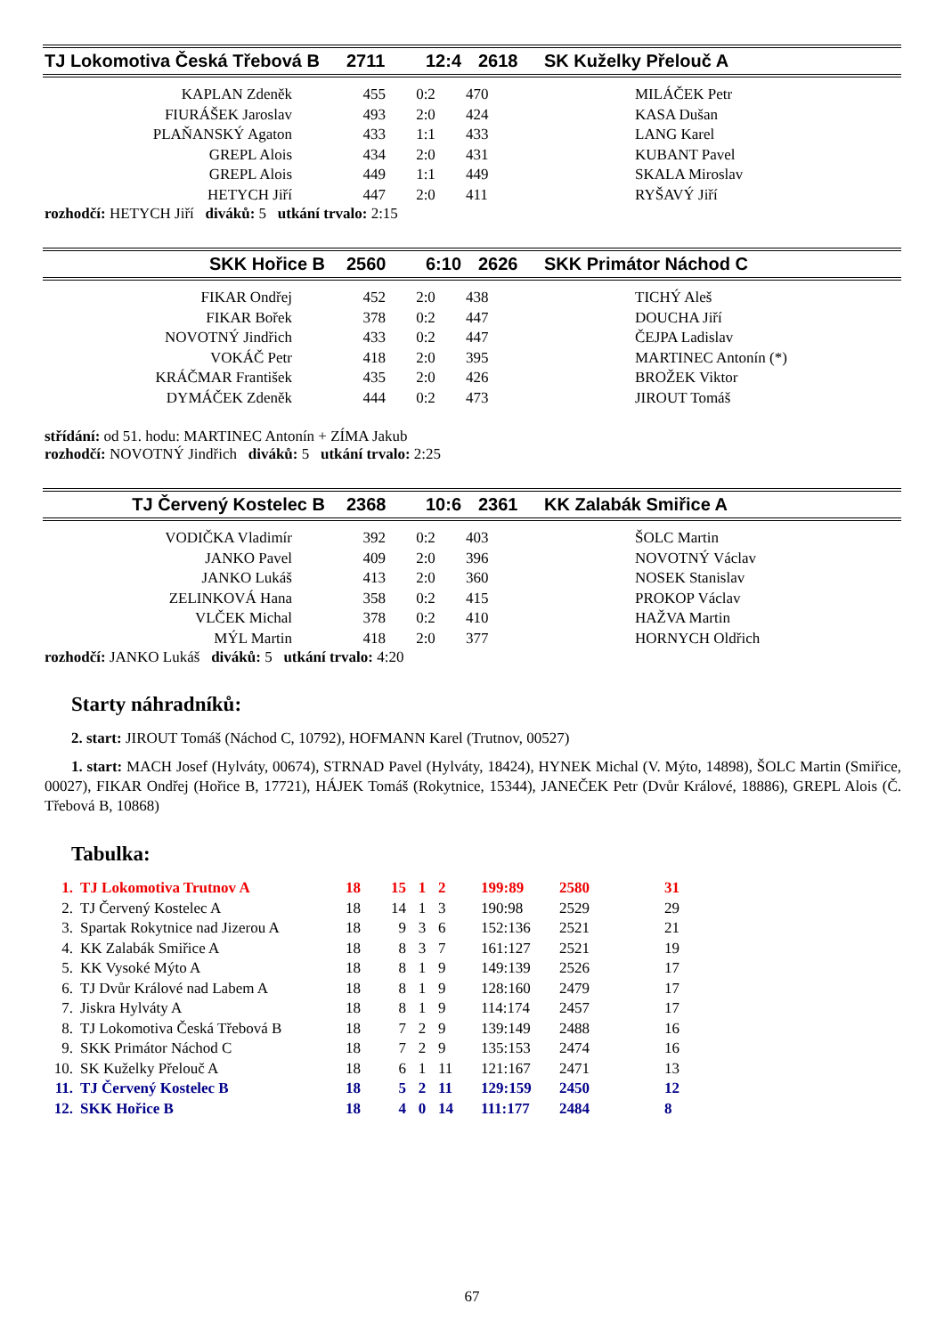| TJ Lokomotiva Česká Třebová B | 2711 | 12:4 | 2618 | SK Kuželky Přelouč A |
| KAPLAN Zdeněk | 455 | 0:2 | 470 | MILÁČEK Petr |
| FIURÁŠEK Jaroslav | 493 | 2:0 | 424 | KASA Dušan |
| PLAŇANSKÝ Agaton | 433 | 1:1 | 433 | LANG Karel |
| GREPL Alois | 434 | 2:0 | 431 | KUBANT Pavel |
| GREPL Alois | 449 | 1:1 | 449 | SKALA Miroslav |
| HETYCH Jiří | 447 | 2:0 | 411 | RYŠAVÝ Jiří |
rozhodčí: HETYCH Jiří diváků: 5 utkání trvalo: 2:15
| SKK Hořice B | 2560 | 6:10 | 2626 | SKK Primátor Náchod C |
| FIKAR Ondřej | 452 | 2:0 | 438 | TICHÝ Aleš |
| FIKAR Bořek | 378 | 0:2 | 447 | DOUCHA Jiří |
| NOVOTNÝ Jindřich | 433 | 0:2 | 447 | ČEJPA Ladislav |
| VOKÁČ Petr | 418 | 2:0 | 395 | MARTINEC Antonín (*) |
| KRÁČMAR František | 435 | 2:0 | 426 | BROŽEK Viktor |
| DYMÁČEK Zdeněk | 444 | 0:2 | 473 | JIROUT Tomáš |
střídání: od 51. hodu: MARTINEC Antonín + ZÍMA Jakub
rozhodčí: NOVOTNÝ Jindřich diváků: 5 utkání trvalo: 2:25
| TJ Červený Kostelec B | 2368 | 10:6 | 2361 | KK Zalabák Smiřice A |
| VODIČKA Vladimír | 392 | 0:2 | 403 | ŠOLC Martin |
| JANKO Pavel | 409 | 2:0 | 396 | NOVOTNÝ Václav |
| JANKO Lukáš | 413 | 2:0 | 360 | NOSEK Stanislav |
| ZELINKOVÁ Hana | 358 | 0:2 | 415 | PROKOP Václav |
| VLČEK Michal | 378 | 0:2 | 410 | HAŽVA Martin |
| MÝL Martin | 418 | 2:0 | 377 | HORNYCH Oldřich |
rozhodčí: JANKO Lukáš diváků: 5 utkání trvalo: 4:20
Starty náhradníků:
2. start: JIROUT Tomáš (Náchod C, 10792), HOFMANN Karel (Trutnov, 00527)
1. start: MACH Josef (Hylváty, 00674), STRNAD Pavel (Hylváty, 18424), HYNEK Michal (V. Mýto, 14898), ŠOLC Martin (Smiřice, 00027), FIKAR Ondřej (Hořice B, 17721), HÁJEK Tomáš (Rokytnice, 15344), JANEČEK Petr (Dvůr Králové, 18886), GREPL Alois (Č. Třebová B, 10868)
Tabulka:
| 1. | TJ Lokomotiva Trutnov A | 18 | 15 | 1 | 2 | 199:89 | 2580 | 31 |
| 2. | TJ Červený Kostelec A | 18 | 14 | 1 | 3 | 190:98 | 2529 | 29 |
| 3. | Spartak Rokytnice nad Jizerou A | 18 | 9 | 3 | 6 | 152:136 | 2521 | 21 |
| 4. | KK Zalabák Smiřice A | 18 | 8 | 3 | 7 | 161:127 | 2521 | 19 |
| 5. | KK Vysoké Mýto A | 18 | 8 | 1 | 9 | 149:139 | 2526 | 17 |
| 6. | TJ Dvůr Králové nad Labem A | 18 | 8 | 1 | 9 | 128:160 | 2479 | 17 |
| 7. | Jiskra Hylváty A | 18 | 8 | 1 | 9 | 114:174 | 2457 | 17 |
| 8. | TJ Lokomotiva Česká Třebová B | 18 | 7 | 2 | 9 | 139:149 | 2488 | 16 |
| 9. | SKK Primátor Náchod C | 18 | 7 | 2 | 9 | 135:153 | 2474 | 16 |
| 10. | SK Kuželky Přelouč A | 18 | 6 | 1 | 11 | 121:167 | 2471 | 13 |
| 11. | TJ Červený Kostelec B | 18 | 5 | 2 | 11 | 129:159 | 2450 | 12 |
| 12. | SKK Hořice B | 18 | 4 | 0 | 14 | 111:177 | 2484 | 8 |
67